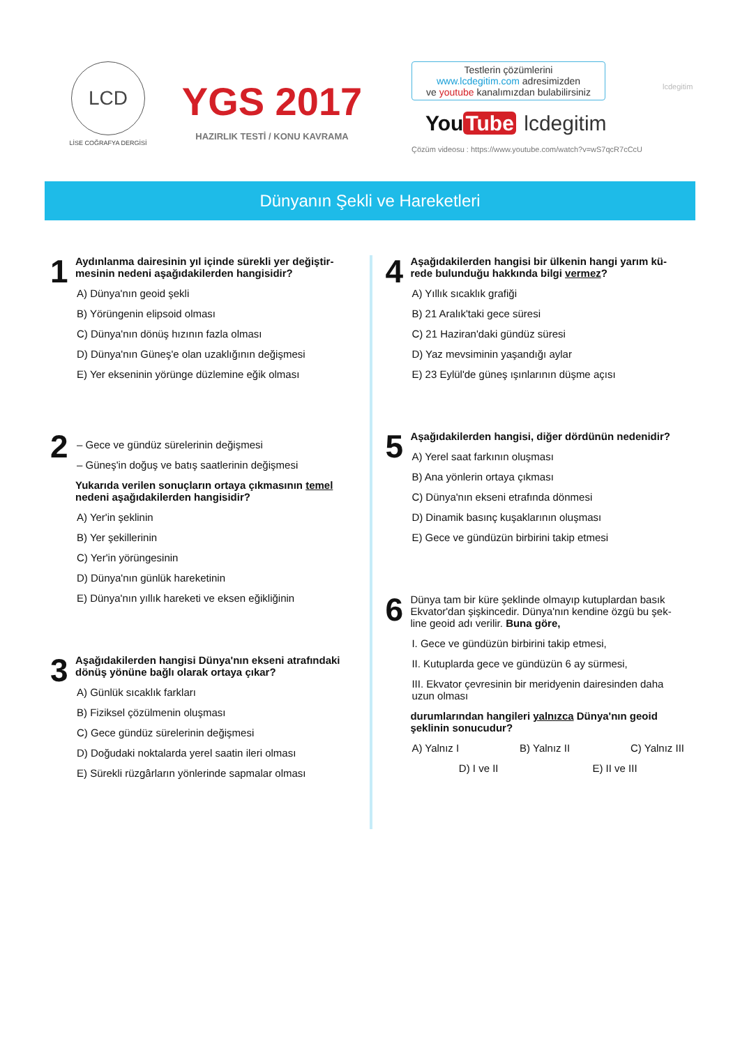LCD
LİSE COĞRAFYA DERGİSİ
YGS 2017
HAZIRLIK TESTİ / KONU KAVRAMA
Testlerin çözümlerini
www.lcdegitim.com adresimizden
ve youtube kanalımızdan bulabilirsiniz
You Tube lcdegitim
Çözüm videosu : https://www.youtube.com/watch?v=wS7qcR7cCcU
lcdegitim
Dünyanın Şekli ve Hareketleri
1
Aydınlanma dairesinin yıl içinde sürekli yer değiştir-mesinin nedeni aşağıdakilerden hangisidir?
A) Dünya'nın geoid şekli
B) Yörüngenin elipsoid olması
C) Dünya'nın dönüş hızının fazla olması
D) Dünya'nın Güneş'e olan uzaklığının değişmesi
E) Yer ekseninin yörünge düzlemine eğik olması
2
– Gece ve gündüz sürelerinin değişmesi
– Güneş'in doğuş ve batış saatlerinin değişmesi
Yukarıda verilen sonuçların ortaya çıkmasının temel nedeni aşağıdakilerden hangisidir?
A) Yer'in şeklinin
B) Yer şekillerinin
C) Yer'in yörüngesinin
D) Dünya'nın günlük hareketinin
E) Dünya'nın yıllık hareketi ve eksen eğikliğinin
3
Aşağıdakilerden hangisi Dünya'nın ekseni atrafındaki dönüş yönüne bağlı olarak ortaya çıkar?
A) Günlük sıcaklık farkları
B) Fiziksel çözülmenin oluşması
C) Gece gündüz sürelerinin değişmesi
D) Doğudaki noktalarda yerel saatin ileri olması
E) Sürekli rüzgârların yönlerinde sapmalar olması
4
Aşağıdakilerden hangisi bir ülkenin hangi yarım kü-rede bulunduğu hakkında bilgi vermez?
A) Yıllık sıcaklık grafiği
B) 21 Aralık'taki gece süresi
C) 21 Haziran'daki gündüz süresi
D) Yaz mevsiminin yaşandığı aylar
E) 23 Eylül'de güneş ışınlarının düşme açısı
5
Aşağıdakilerden hangisi, diğer dördünün nedenidir?
A) Yerel saat farkının oluşması
B) Ana yönlerin ortaya çıkması
C) Dünya'nın ekseni etrafında dönmesi
D) Dinamik basınç kuşaklarının oluşması
E) Gece ve gündüzün birbirini takip etmesi
6
Dünya tam bir küre şeklinde olmayıp kutuplardan basık Ekvator'dan şişkincedir. Dünya'nın kendine özgü bu şek-line geoid adı verilir. Buna göre,
I. Gece ve gündüzün birbirini takip etmesi,
II. Kutuplarda gece ve gündüzün 6 ay sürmesi,
III. Ekvator çevresinin bir meridyenin dairesinden daha uzun olması
durumlarından hangileri yalnızca Dünya'nın geoid şeklinin sonucudur?
A) Yalnız I B) Yalnız II C) Yalnız III
D) I ve II E) II ve III